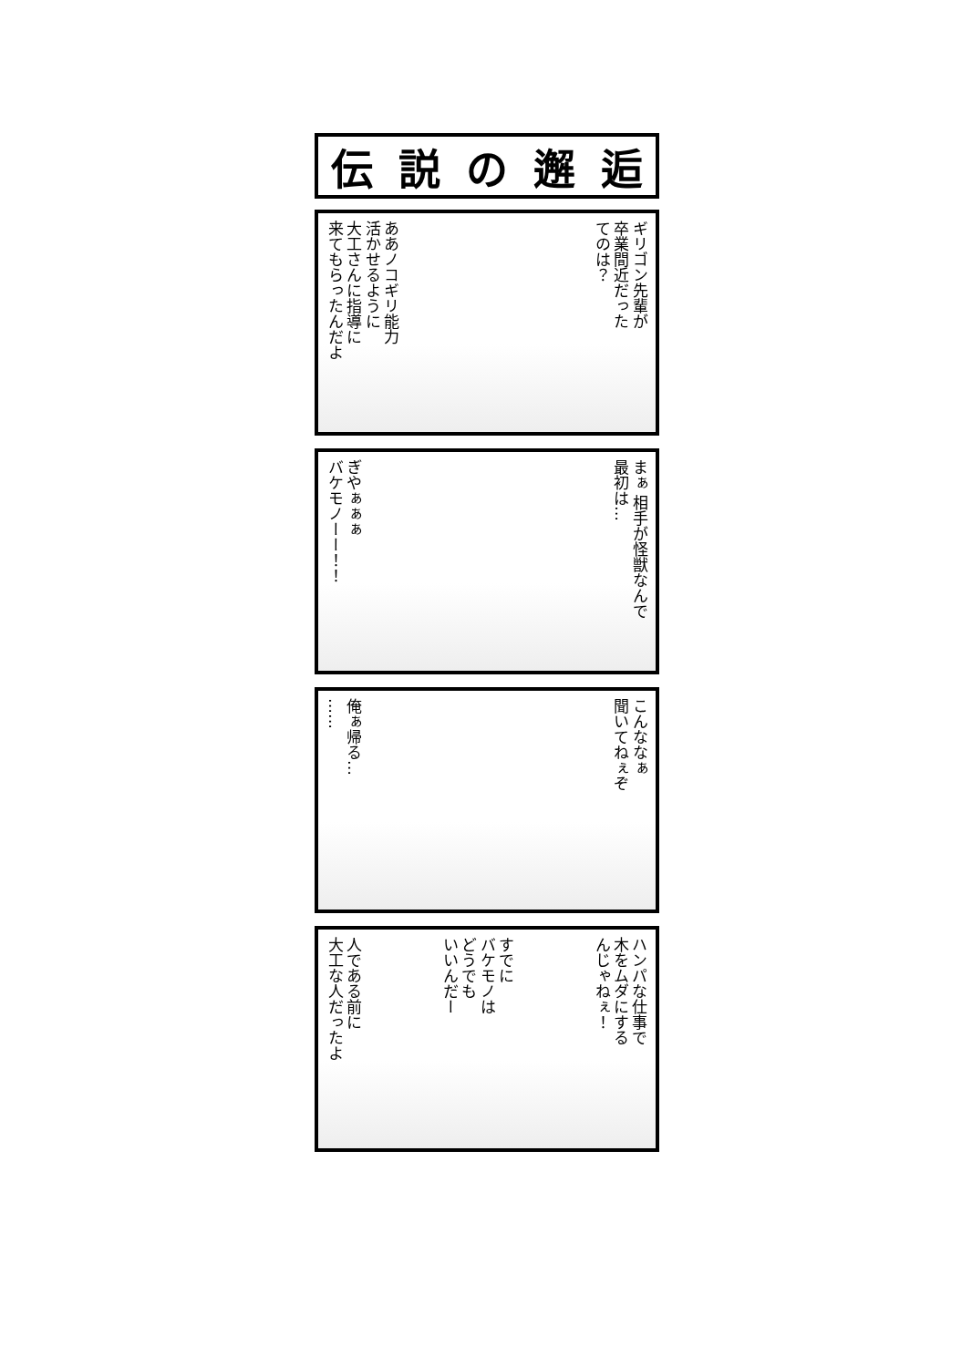伝説の邂逅
ギリゴン先輩が
卒業間近だった
てのは？
ああノコギリ能力
活かせるように
大工さんに指導に
来てもらったんだよ
まぁ 相手が怪獣なんで
最初は…
ぎやぁぁぁ
バケモノーー！！
こんななぁ
聞いてねぇぞ
俺ぁ帰る…
……
ハンパな仕事で
木をムダにする
んじゃねぇ！
すでに
バケモノは
どうでも
いいんだー
人である前に
大工な人だったよ